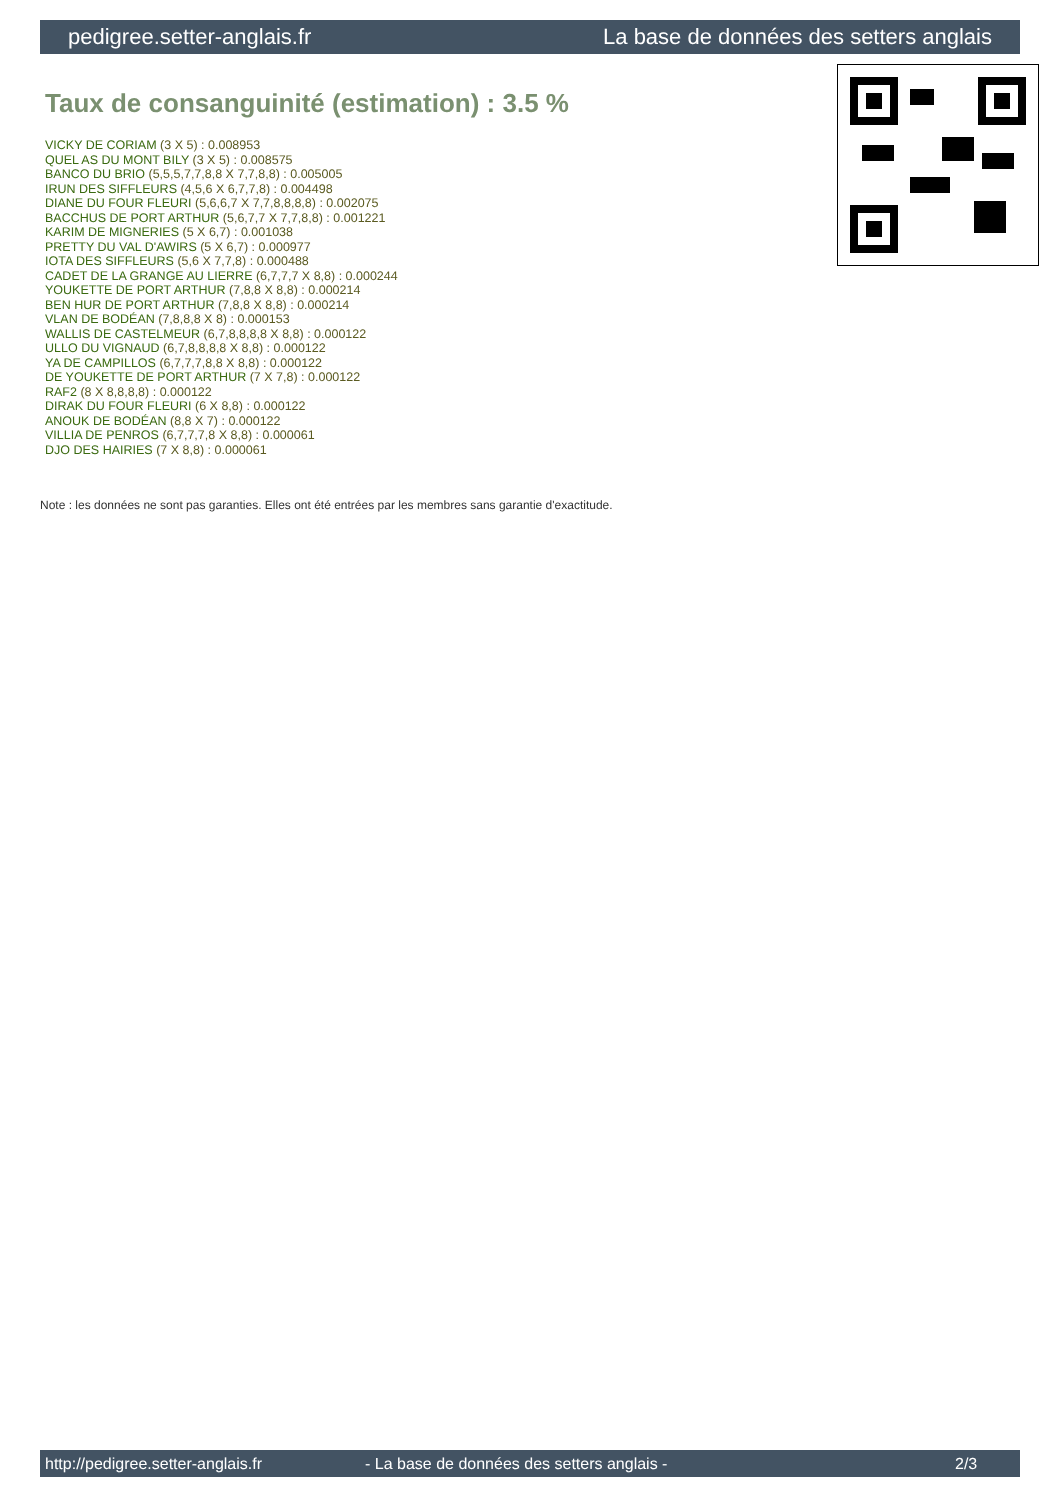pedigree.setter-anglais.fr La base de données des setters anglais
Taux de consanguinité (estimation) : 3.5 %
VICKY DE CORIAM (3 X 5) : 0.008953
QUEL AS DU MONT BILY (3 X 5) : 0.008575
BANCO DU BRIO (5,5,5,7,7,8,8 X 7,7,8,8) : 0.005005
IRUN DES SIFFLEURS (4,5,6 X 6,7,7,8) : 0.004498
DIANE DU FOUR FLEURI (5,6,6,7 X 7,7,8,8,8,8) : 0.002075
BACCHUS DE PORT ARTHUR (5,6,7,7 X 7,7,8,8) : 0.001221
KARIM DE MIGNERIES (5 X 6,7) : 0.001038
PRETTY DU VAL D'AWIRS (5 X 6,7) : 0.000977
IOTA DES SIFFLEURS (5,6 X 7,7,8) : 0.000488
CADET DE LA GRANGE AU LIERRE (6,7,7,7 X 8,8) : 0.000244
YOUKETTE DE PORT ARTHUR (7,8,8 X 8,8) : 0.000214
BEN HUR DE PORT ARTHUR (7,8,8 X 8,8) : 0.000214
VLAN DE BODÉAN (7,8,8,8 X 8) : 0.000153
WALLIS DE CASTELMEUR (6,7,8,8,8,8 X 8,8) : 0.000122
ULLO DU VIGNAUD (6,7,8,8,8,8 X 8,8) : 0.000122
YA DE CAMPILLOS (6,7,7,7,8,8 X 8,8) : 0.000122
DE YOUKETTE DE PORT ARTHUR (7 X 7,8) : 0.000122
RAF2 (8 X 8,8,8,8) : 0.000122
DIRAK DU FOUR FLEURI (6 X 8,8) : 0.000122
ANOUK DE BODÉAN (8,8 X 7) : 0.000122
VILLIA DE PENROS (6,7,7,7,8 X 8,8) : 0.000061
DJO DES HAIRIES (7 X 8,8) : 0.000061
Note : les données ne sont pas garanties. Elles ont été entrées par les membres sans garantie d'exactitude.
http://pedigree.setter-anglais.fr - La base de données des setters anglais - 2/3